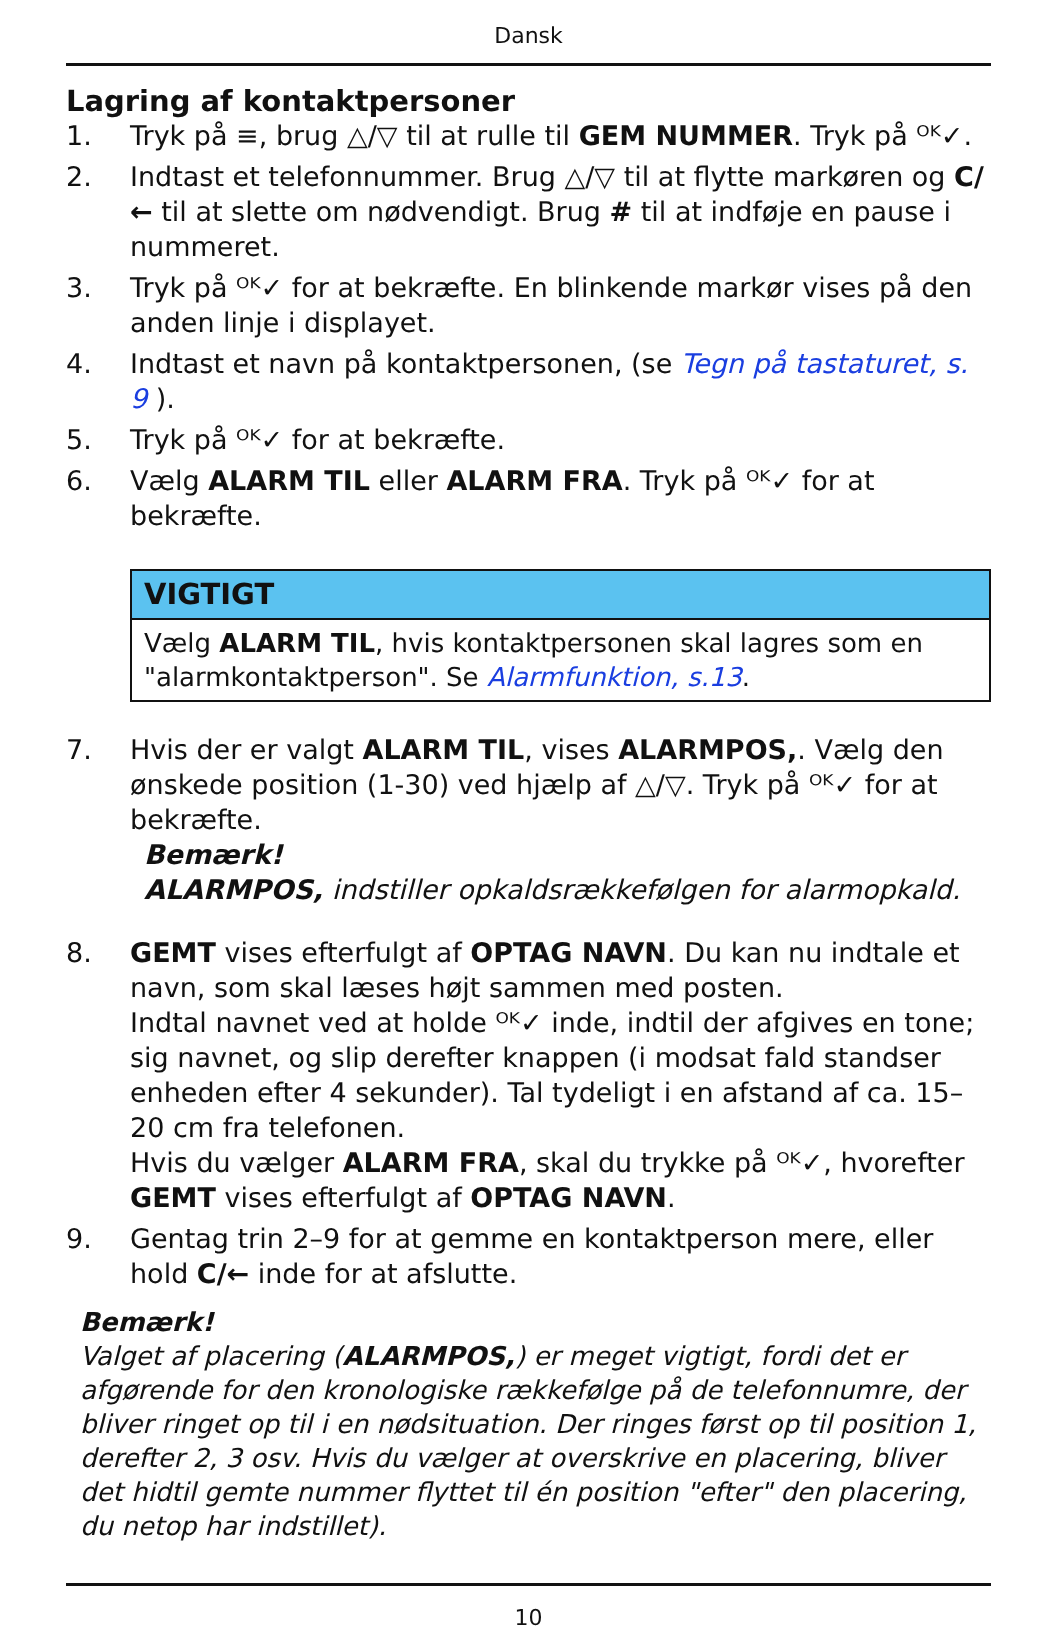Dansk
Lagring af kontaktpersoner
1. Tryk på ≡, brug △/▽ til at rulle til GEM NUMMER. Tryk på ᴼᴷ✓.
2. Indtast et telefonnummer. Brug △/▽ til at flytte markøren og C/← til at slette om nødvendigt. Brug # til at indføje en pause i nummeret.
3. Tryk på ᴼᴷ✓ for at bekræfte. En blinkende markør vises på den anden linje i displayet.
4. Indtast et navn på kontaktpersonen, (se Tegn på tastaturet, s. 9 ).
5. Tryk på ᴼᴷ✓ for at bekræfte.
6. Vælg ALARM TIL eller ALARM FRA. Tryk på ᴼᴷ✓ for at bekræfte.
VIGTIGT
Vælg ALARM TIL, hvis kontaktpersonen skal lagres som en "alarmkontaktperson". Se Alarmfunktion, s.13.
7. Hvis der er valgt ALARM TIL, vises ALARMPOS,. Vælg den ønskede position (1-30) ved hjælp af △/▽. Tryk på ᴼᴷ✓ for at bekræfte.
Bemærk!
ALARMPOS, indstiller opkaldsrækkefølgen for alarmopkald.
8. GEMT vises efterfulgt af OPTAG NAVN. Du kan nu indtale et navn, som skal læses højt sammen med posten.
Indtal navnet ved at holde ᴼᴷ✓ inde, indtil der afgives en tone; sig navnet, og slip derefter knappen (i modsat fald standser enheden efter 4 sekunder). Tal tydeligt i en afstand af ca. 15–20 cm fra telefonen.
Hvis du vælger ALARM FRA, skal du trykke på ᴼᴷ✓, hvorefter GEMT vises efterfulgt af OPTAG NAVN.
9. Gentag trin 2–9 for at gemme en kontaktperson mere, eller hold C/← inde for at afslutte.
Bemærk!
Valget af placering (ALARMPOS,) er meget vigtigt, fordi det er afgørende for den kronologiske rækkefølge på de telefonnumre, der bliver ringet op til i en nødsituation. Der ringes først op til position 1, derefter 2, 3 osv. Hvis du vælger at overskrive en placering, bliver det hidtil gemte nummer flyttet til én position "efter" den placering, du netop har indstillet).
10